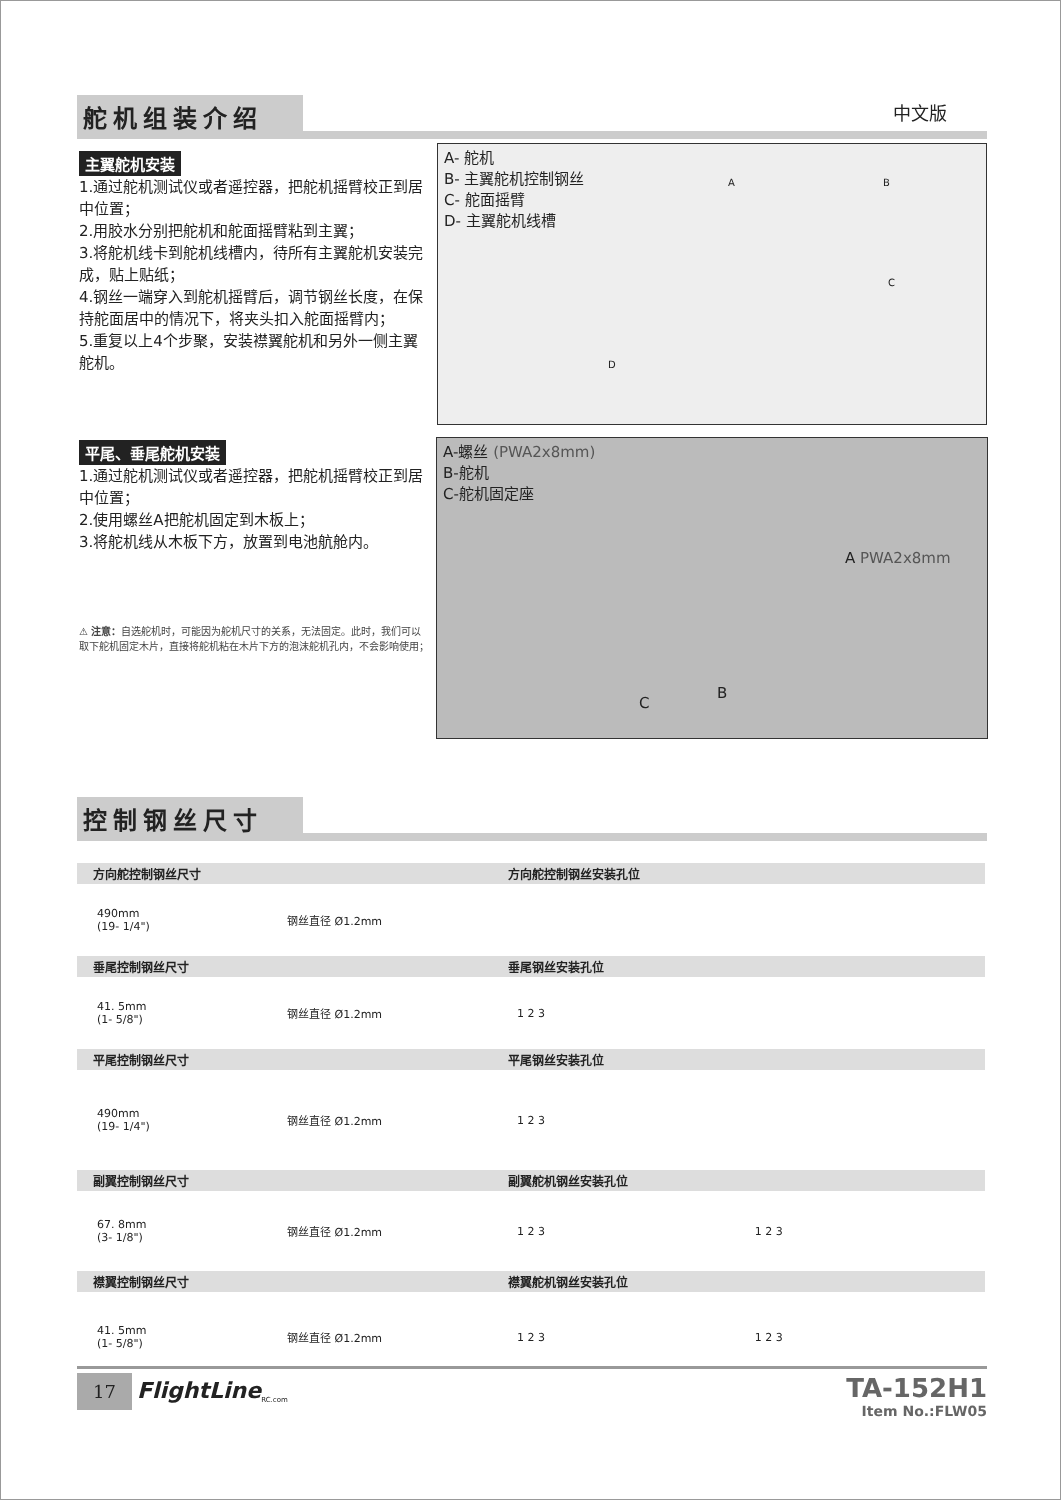舵机组装介绍 中文版
主翼舵机安装
1.通过舵机测试仪或者遥控器，把舵机摇臂校正到居中位置；
2.用胶水分别把舵机和舵面摇臂粘到主翼；
3.将舵机线卡到舵机线槽内，待所有主翼舵机安装完成，贴上贴纸；
4.钢丝一端穿入到舵机摇臂后，调节钢丝长度，在保持舵面居中的情况下，将夹头扣入舵面摇臂内；
5.重复以上4个步聚，安装襟翼舵机和另外一侧主翼舵机。
平尾、垂尾舵机安装
1.通过舵机测试仪或者遥控器，把舵机摇臂校正到居中位置；
2.使用螺丝A把舵机固定到木板上；
3.将舵机线从木板下方，放置到电池航舱内。
⚠ 注意：自选舵机时，可能因为舵机尺寸的关系，无法固定。此时，我们可以取下舵机固定木片，直接将舵机粘在木片下方的泡沫舵机孔内，不会影响使用；
A- 舵机
B- 主翼舵机控制钢丝
C- 舵面摇臂
D- 主翼舵机线槽
A B
C
D
A-螺丝 (PWA2x8mm)
B-舵机
C-舵机固定座
A PWA2x8mm
B
C
控制钢丝尺寸
方向舵控制钢丝尺寸 方向舵控制钢丝安装孔位
490mm
(19- 1/4")
钢丝直径 Ø1.2mm
垂尾控制钢丝尺寸 垂尾钢丝安装孔位
41. 5mm
(1- 5/8")
钢丝直径 Ø1.2mm 1 2 3
平尾控制钢丝尺寸 平尾钢丝安装孔位
490mm
(19- 1/4")
钢丝直径 Ø1.2mm 1 2 3
副翼控制钢丝尺寸 副翼舵机钢丝安装孔位
67. 8mm
(3- 1/8")
钢丝直径 Ø1.2mm
1 2 3 1 2 3
襟翼控制钢丝尺寸 襟翼舵机钢丝安装孔位
41. 5mm
(1- 5/8")
钢丝直径 Ø1.2mm
1 2 3 1 2 3
17 FlightLine<sub>RC.com</sub>
TA-152H1
Item No.:FLW05